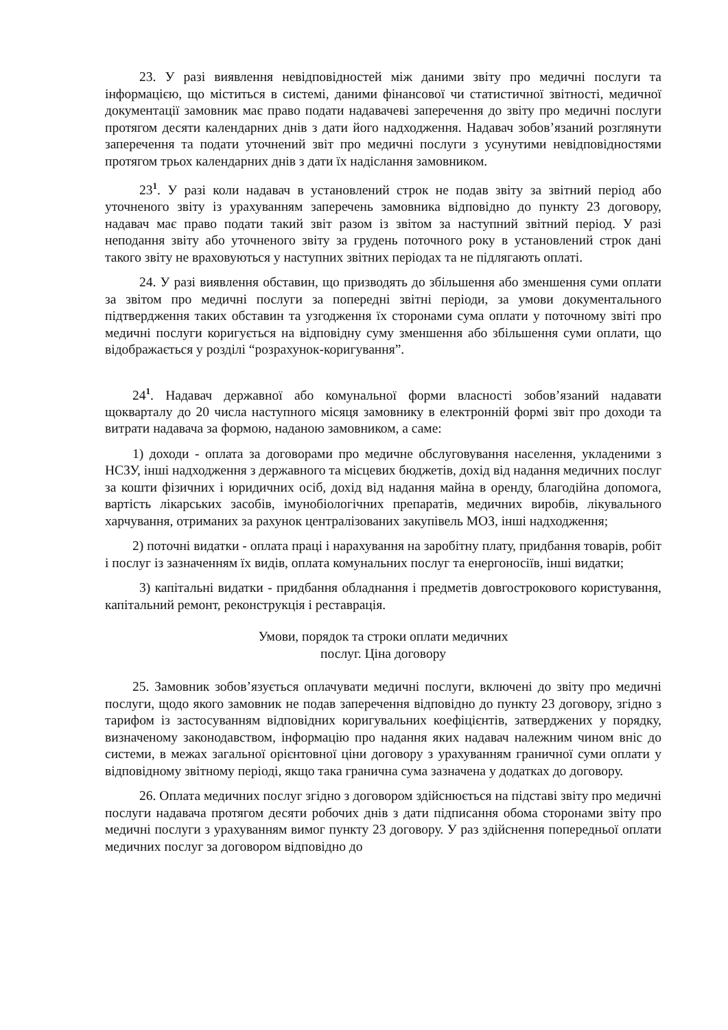23. У разі виявлення невідповідностей між даними звіту про медичні послуги та інформацією, що міститься в системі, даними фінансової чи статистичної звітності, медичної документації замовник має право подати надавачеві заперечення до звіту про медичні послуги протягом десяти календарних днів з дати його надходження. Надавач зобов’язаний розглянути заперечення та подати уточнений звіт про медичні послуги з усунутими невідповідностями протягом трьох календарних днів з дати їх надіслання замовником.
23<sup>1</sup>. У разі коли надавач в установлений строк не подав звіту за звітний період або уточненого звіту із урахуванням заперечень замовника відповідно до пункту 23 договору, надавач має право подати такий звіт разом із звітом за наступний звітний період. У разі неподання звіту або уточненого звіту за грудень поточного року в установлений строк дані такого звіту не враховуються у наступних звітних періодах та не підлягають оплаті.
24. У разі виявлення обставин, що призводять до збільшення або зменшення суми оплати за звітом про медичні послуги за попередні звітні періоди, за умови документального підтвердження таких обставин та узгодження їх сторонами сума оплати у поточному звіті про медичні послуги коригується на відповідну суму зменшення або збільшення суми оплати, що відображається у розділі “розрахунок-коригування”.
24<sup>1</sup>. Надавач державної або комунальної форми власності зобов’язаний надавати щокварталу до 20 числа наступного місяця замовнику в електронній формі звіт про доходи та витрати надавача за формою, наданою замовником, а саме:
1) доходи - оплата за договорами про медичне обслуговування населення, укладеними з НСЗУ, інші надходження з державного та місцевих бюджетів, дохід від надання медичних послуг за кошти фізичних і юридичних осіб, дохід від надання майна в оренду, благодійна допомога, вартість лікарських засобів, імунобіологічних препаратів, медичних виробів, лікувального харчування, отриманих за рахунок централізованих закупівель МОЗ, інші надходження;
2) поточні видатки - оплата праці і нарахування на заробітну плату, придбання товарів, робіт і послуг із зазначенням їх видів, оплата комунальних послуг та енергоносіїв, інші видатки;
3) капітальні видатки - придбання обладнання і предметів довгострокового користування, капітальний ремонт, реконструкція і реставрація.
Умови, порядок та строки оплати медичних
послуг. Ціна договору
25. Замовник зобов’язується оплачувати медичні послуги, включені до звіту про медичні послуги, щодо якого замовник не подав заперечення відповідно до пункту 23 договору, згідно з тарифом із застосуванням відповідних коригувальних коефіцієнтів, затверджених у порядку, визначеному законодавством, інформацію про надання яких надавач належним чином вніс до системи, в межах загальної орієнтовної ціни договору з урахуванням граничної суми оплати у відповідному звітному періоді, якщо така гранична сума зазначена у додатках до договору.
26. Оплата медичних послуг згідно з договором здійснюється на підставі звіту про медичні послуги надавача протягом десяти робочих днів з дати підписання обома сторонами звіту про медичні послуги з урахуванням вимог пункту 23 договору. У раз здійснення попередньої оплати медичних послуг за договором відповідно до